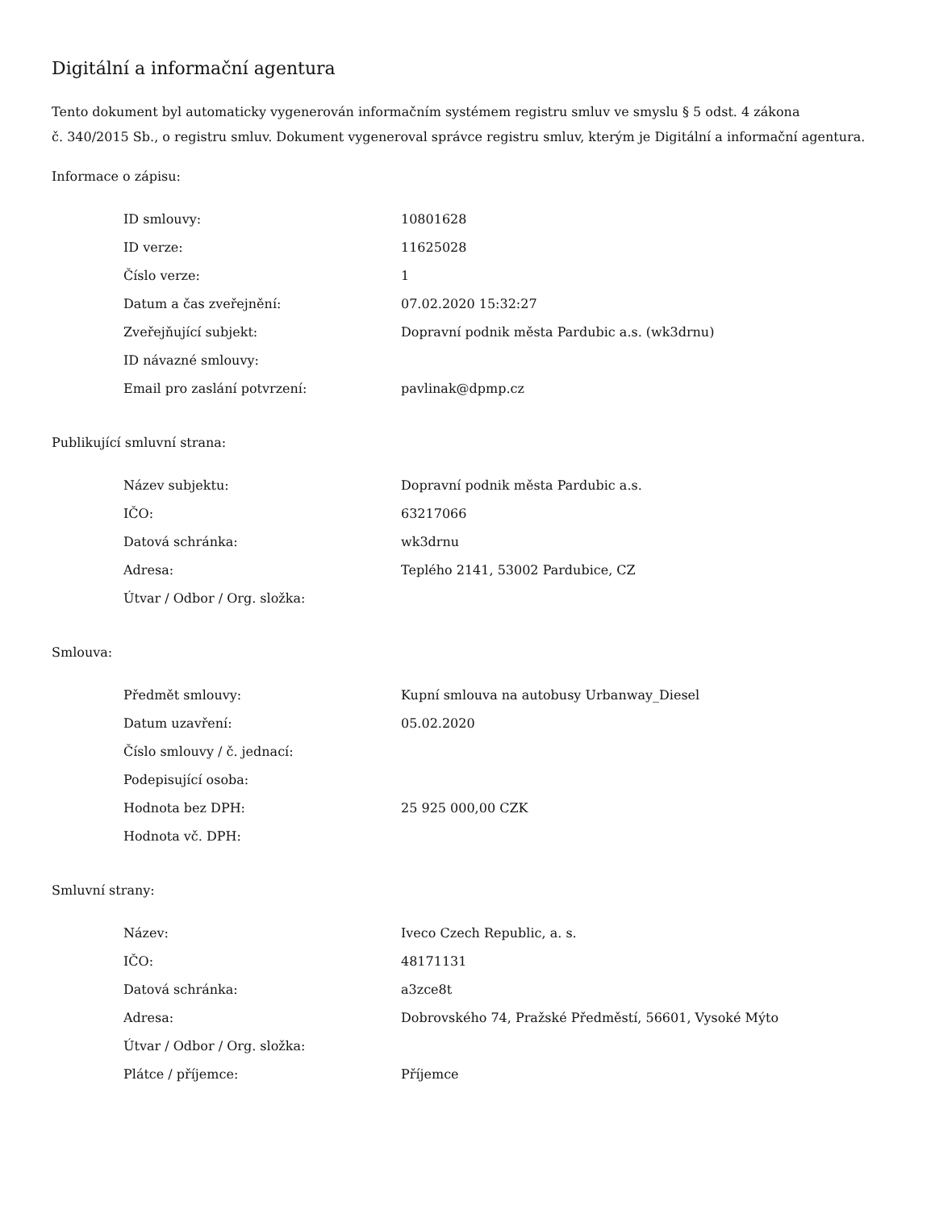Digitální a informační agentura
Tento dokument byl automaticky vygenerován informačním systémem registru smluv ve smyslu § 5 odst. 4 zákona
č. 340/2015 Sb., o registru smluv. Dokument vygeneroval správce registru smluv, kterým je Digitální a informační agentura.
Informace o zápisu:
| ID smlouvy: | 10801628 |
| ID verze: | 11625028 |
| Číslo verze: | 1 |
| Datum a čas zveřejnění: | 07.02.2020 15:32:27 |
| Zveřejňující subjekt: | Dopravní podnik města Pardubic a.s. (wk3drnu) |
| ID návazné smlouvy: | |
| Email pro zaslání potvrzení: | pavlinak@dpmp.cz |
Publikující smluvní strana:
| Název subjektu: | Dopravní podnik města Pardubic a.s. |
| IČO: | 63217066 |
| Datová schránka: | wk3drnu |
| Adresa: | Teplého 2141, 53002 Pardubice, CZ |
| Útvar / Odbor / Org. složka: | |
Smlouva:
| Předmět smlouvy: | Kupní smlouva na autobusy Urbanway_Diesel |
| Datum uzavření: | 05.02.2020 |
| Číslo smlouvy / č. jednací: | |
| Podepisující osoba: | |
| Hodnota bez DPH: | 25 925 000,00 CZK |
| Hodnota vč. DPH: | |
Smluvní strany:
| Název: | Iveco Czech Republic, a. s. |
| IČO: | 48171131 |
| Datová schránka: | a3zce8t |
| Adresa: | Dobrovského 74, Pražské Předměstí, 56601, Vysoké Mýto |
| Útvar / Odbor / Org. složka: | |
| Plátce / příjemce: | Příjemce |